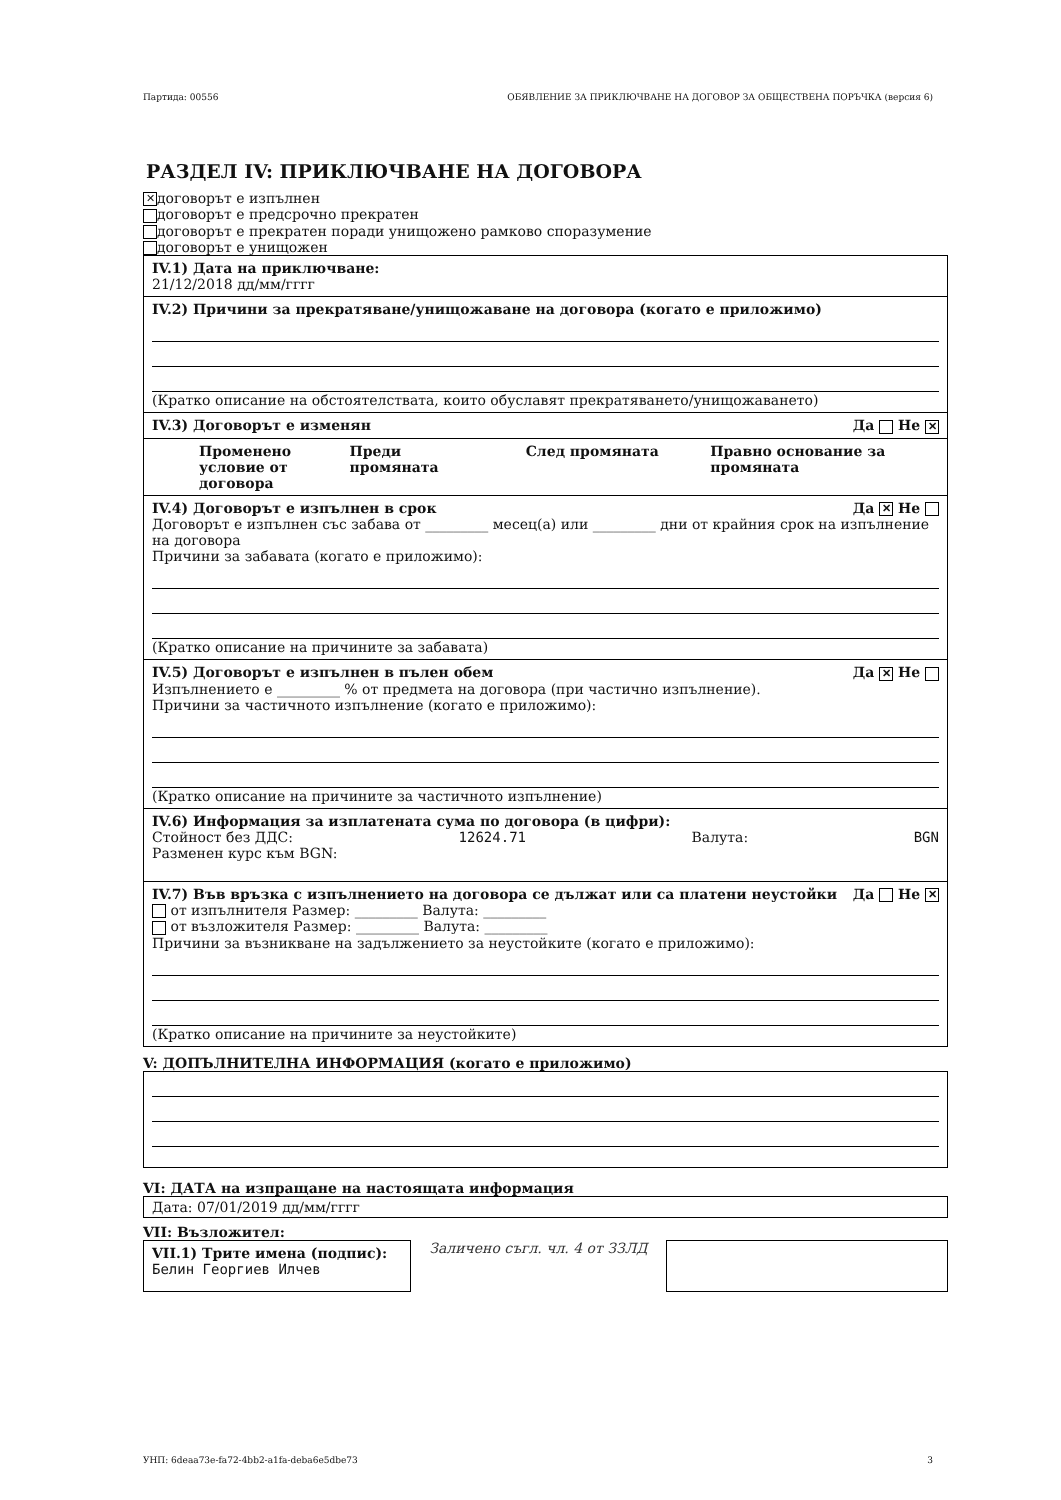Партида: 00556 ОБЯВЛЕНИЕ ЗА ПРИКЛЮЧВАНЕ НА ДОГОВОР ЗА ОБЩЕСТВЕНА ПОРЪЧКА (версия 6)
РАЗДЕЛ IV: ПРИКЛЮЧВАНЕ НА ДОГОВОРА
✕ договорът е изпълнен
договорът е предсрочно прекратен
договорът е прекратен поради унищожено рамково споразумение
договорът е унищожен
IV.1) Дата на приключване:
21/12/2018 дд/мм/гггг
IV.2) Причини за прекратяване/унищожаване на договора (когато е приложимо)
(Кратко описание на обстоятелствата, които обуславят прекратяването/унищожаването)
IV.3) Договорът е изменян Да Не ✕
Променено условие от договора Преди промяната След промяната Правно основание за промяната
IV.4) Договорът е изпълнен в срок Да ✕ Не
Договорът е изпълнен със забава от _________ месец(а) или _________ дни от крайния срок на изпълнение на договора
Причини за забавата (когато е приложимо):
(Кратко описание на причините за забавата)
IV.5) Договорът е изпълнен в пълен обем Да ✕ Не
Изпълнението е _________ % от предмета на договора (при частично изпълнение).
Причини за частичното изпълнение (когато е приложимо):
(Кратко описание на причините за частичното изпълнение)
IV.6) Информация за изплатената сума по договора (в цифри):
Стойност без ДДС: 12624.71 Валута: BGN
Разменен курс към BGN:
IV.7) Във връзка с изпълнението на договора се дължат или са платени неустойки Да Не ✕
от изпълнителя Размер: _________ Валута: _________
от възложителя Размер: _________ Валута: _________
Причини за възникване на задължението за неустойките (когато е приложимо):
(Кратко описание на причините за неустойките)
V: ДОПЪЛНИТЕЛНА ИНФОРМАЦИЯ (когато е приложимо)
VI: ДАТА на изпращане на настоящата информация
Дата: 07/01/2019 дд/мм/гггг
VII: Възложител:
VII.1) Трите имена (подпис):
Белин Георгиев Илчев
Заличено съгл. чл. 4 от ЗЗЛД
УНП: 6deaa73e-fa72-4bb2-a1fa-deba6e5dbe73 3